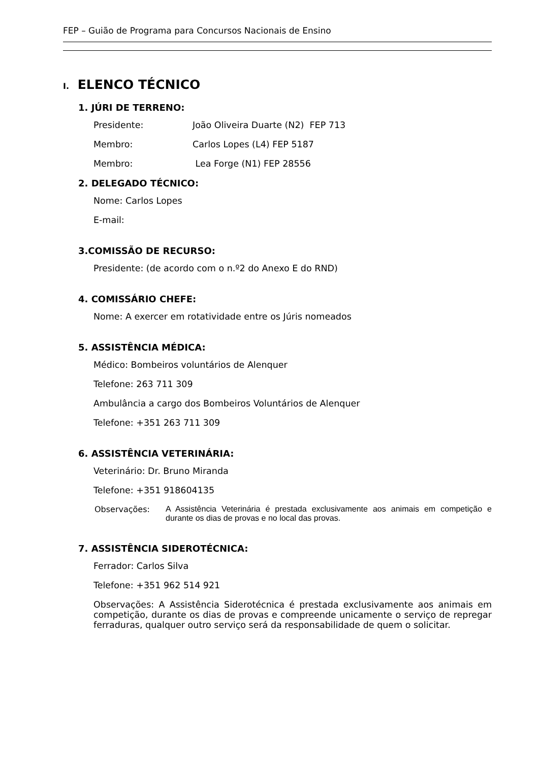FEP – Guião de Programa para Concursos Nacionais de Ensino
I. ELENCO TÉCNICO
1. JÚRI DE TERRENO:
Presidente: João Oliveira Duarte (N2) FEP 713
Membro: Carlos Lopes (L4) FEP 5187
Membro: Lea Forge (N1) FEP 28556
2. DELEGADO TÉCNICO:
Nome: Carlos Lopes
E-mail:
3.COMISSÃO DE RECURSO:
Presidente: (de acordo com o n.º2 do Anexo E do RND)
4. COMISSÁRIO CHEFE:
Nome: A exercer em rotatividade entre os Júris nomeados
5. ASSISTÊNCIA MÉDICA:
Médico: Bombeiros voluntários de Alenquer
Telefone: 263 711 309
Ambulância a cargo dos Bombeiros Voluntários de Alenquer
Telefone: +351 263 711 309
6. ASSISTÊNCIA VETERINÁRIA:
Veterinário: Dr. Bruno Miranda
Telefone: +351 918604135
Observações: A Assistência Veterinária é prestada exclusivamente aos animais em competição e durante os dias de provas e no local das provas.
7. ASSISTÊNCIA SIDEROTÉCNICA:
Ferrador: Carlos Silva
Telefone: +351 962 514 921
Observações: A Assistência Siderotécnica é prestada exclusivamente aos animais em competição, durante os dias de provas e compreende unicamente o serviço de repregar ferraduras, qualquer outro serviço será da responsabilidade de quem o solicitar.